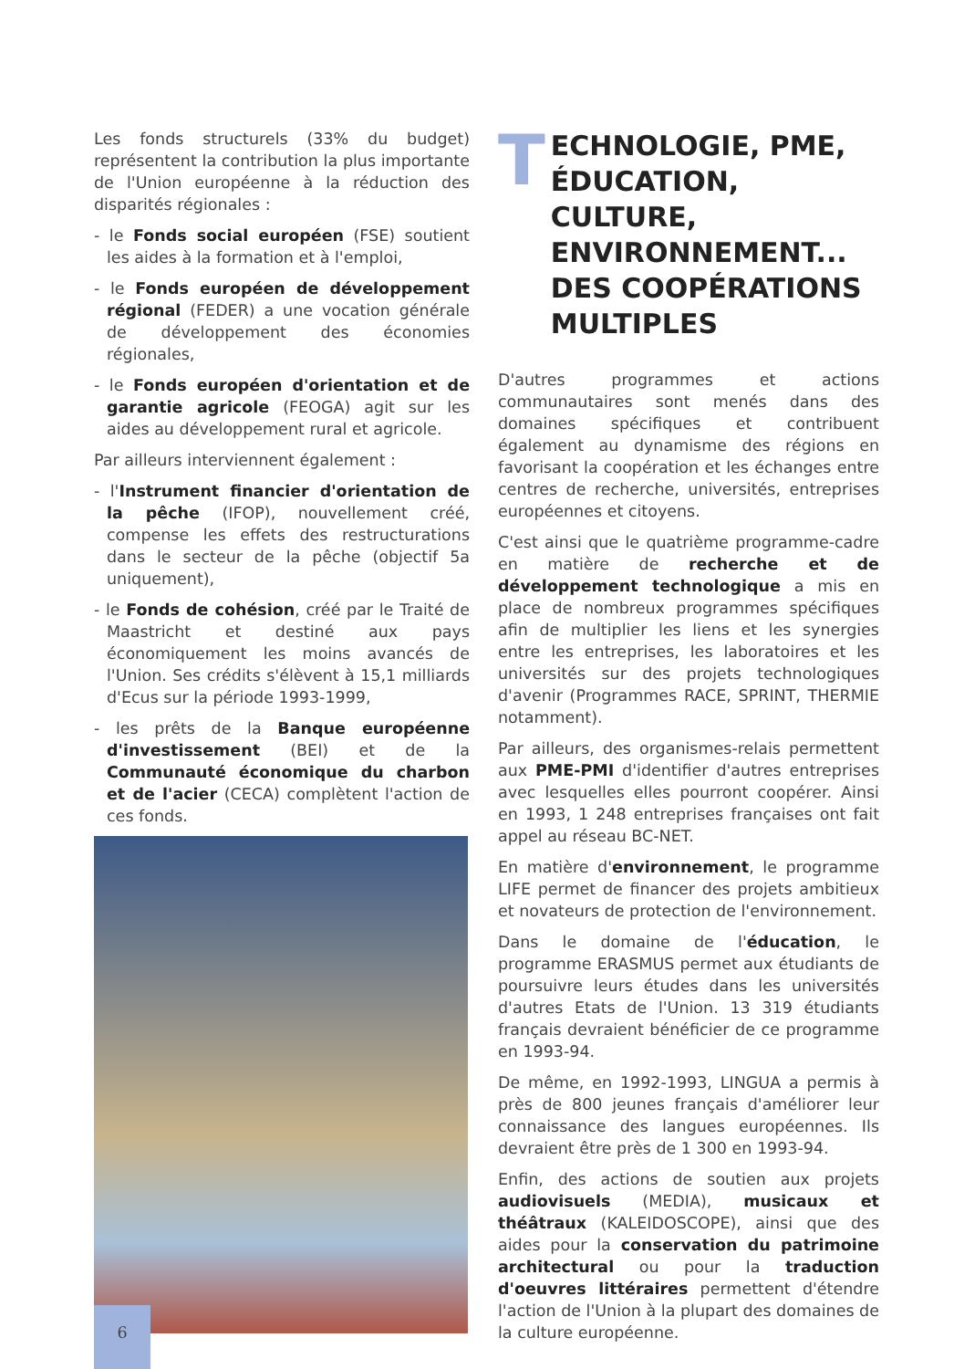Les fonds structurels (33% du budget) représentent la contribution la plus importante de l'Union européenne à la réduction des disparités régionales :
- le Fonds social européen (FSE) soutient les aides à la formation et à l'emploi,
- le Fonds européen de développement régional (FEDER) a une vocation générale de développement des économies régionales,
- le Fonds européen d'orientation et de garantie agricole (FEOGA) agit sur les aides au développement rural et agricole.
Par ailleurs interviennent également :
- l'Instrument financier d'orientation de la pêche (IFOP), nouvellement créé, compense les effets des restructurations dans le secteur de la pêche (objectif 5a uniquement),
- le Fonds de cohésion, créé par le Traité de Maastricht et destiné aux pays économiquement les moins avancés de l'Union. Ses crédits s'élèvent à 15,1 milliards d'Ecus sur la période 1993-1999,
- les prêts de la Banque européenne d'investissement (BEI) et de la Communauté économique du charbon et de l'acier (CECA) complètent l'action de ces fonds.
T ECHNOLOGIE, PME, ÉDUCATION, CULTURE, ENVIRONNEMENT... DES COOPÉRATIONS MULTIPLES
D'autres programmes et actions communautaires sont menés dans des domaines spécifiques et contribuent également au dynamisme des régions en favorisant la coopération et les échanges entre centres de recherche, universités, entreprises européennes et citoyens.
C'est ainsi que le quatrième programme-cadre en matière de recherche et de développement technologique a mis en place de nombreux programmes spécifiques afin de multiplier les liens et les synergies entre les entreprises, les laboratoires et les universités sur des projets technologiques d'avenir (Programmes RACE, SPRINT, THERMIE notamment).
Par ailleurs, des organismes-relais permettent aux PME-PMI d'identifier d'autres entreprises avec lesquelles elles pourront coopérer. Ainsi en 1993, 1 248 entreprises françaises ont fait appel au réseau BC-NET.
En matière d'environnement, le programme LIFE permet de financer des projets ambitieux et novateurs de protection de l'environnement.
Dans le domaine de l'éducation, le programme ERASMUS permet aux étudiants de poursuivre leurs études dans les universités d'autres Etats de l'Union. 13 319 étudiants français devraient bénéficier de ce programme en 1993-94.
De même, en 1992-1993, LINGUA a permis à près de 800 jeunes français d'améliorer leur connaissance des langues européennes. Ils devraient être près de 1 300 en 1993-94.
Enfin, des actions de soutien aux projets audiovisuels (MEDIA), musicaux et théâtraux (KALEIDOSCOPE), ainsi que des aides pour la conservation du patrimoine architectural ou pour la traduction d'oeuvres littéraires permettent d'étendre l'action de l'Union à la plupart des domaines de la culture européenne.
6